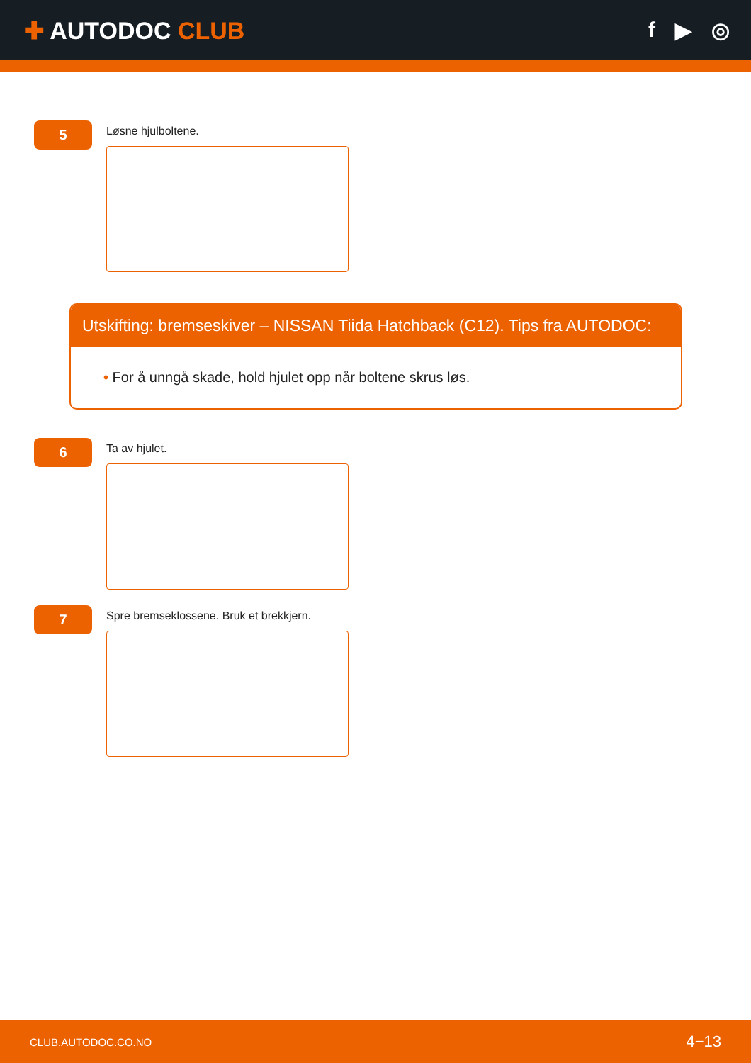✚ AUTODOC CLUB f ▶ ◎
5
Løsne hjulboltene.
Utskifting: bremseskiver – NISSAN Tiida Hatchback (C12). Tips fra AUTODOC:
• For å unngå skade, hold hjulet opp når boltene skrus løs.
6
Ta av hjulet.
7
Spre bremseklossene. Bruk et brekkjern.
CLUB.AUTODOC.CO.NO 4−13